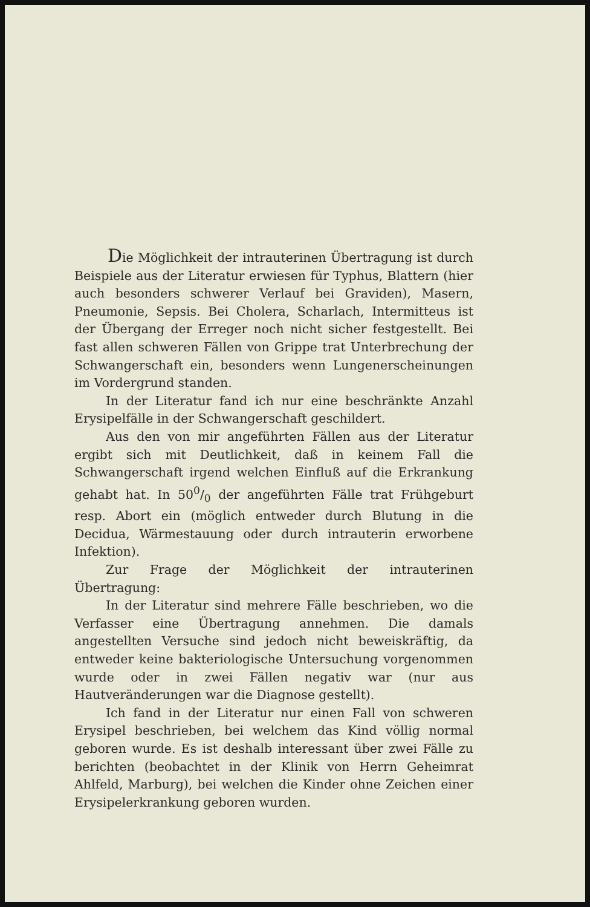Die Möglichkeit der intrauterinen Übertragung ist durch Beispiele aus der Literatur erwiesen für Typhus, Blattern (hier auch besonders schwerer Verlauf bei Graviden), Masern, Pneumonie, Sepsis. Bei Cholera, Scharlach, Intermitteus ist der Übergang der Erreger noch nicht sicher festgestellt. Bei fast allen schweren Fällen von Grippe trat Unterbrechung der Schwangerschaft ein, besonders wenn Lungenerscheinungen im Vordergrund standen.
In der Literatur fand ich nur eine beschränkte Anzahl Erysipelfälle in der Schwangerschaft geschildert.
Aus den von mir angeführten Fällen aus der Literatur ergibt sich mit Deutlichkeit, daß in keinem Fall die Schwangerschaft irgend welchen Einfluß auf die Erkrankung gehabt hat. In 500/0 der angeführten Fälle trat Frühgeburt resp. Abort ein (möglich entweder durch Blutung in die Decidua, Wärmestauung oder durch intrauterin erworbene Infektion).
Zur Frage der Möglichkeit der intrauterinen Übertragung:
In der Literatur sind mehrere Fälle beschrieben, wo die Verfasser eine Übertragung annehmen. Die damals angestellten Versuche sind jedoch nicht beweiskräftig, da entweder keine bakteriologische Untersuchung vorgenommen wurde oder in zwei Fällen negativ war (nur aus Hautveränderungen war die Diagnose gestellt).
Ich fand in der Literatur nur einen Fall von schweren Erysipel beschrieben, bei welchem das Kind völlig normal geboren wurde. Es ist deshalb interessant über zwei Fälle zu berichten (beobachtet in der Klinik von Herrn Geheimrat Ahlfeld, Marburg), bei welchen die Kinder ohne Zeichen einer Erysipelerkrankung geboren wurden.